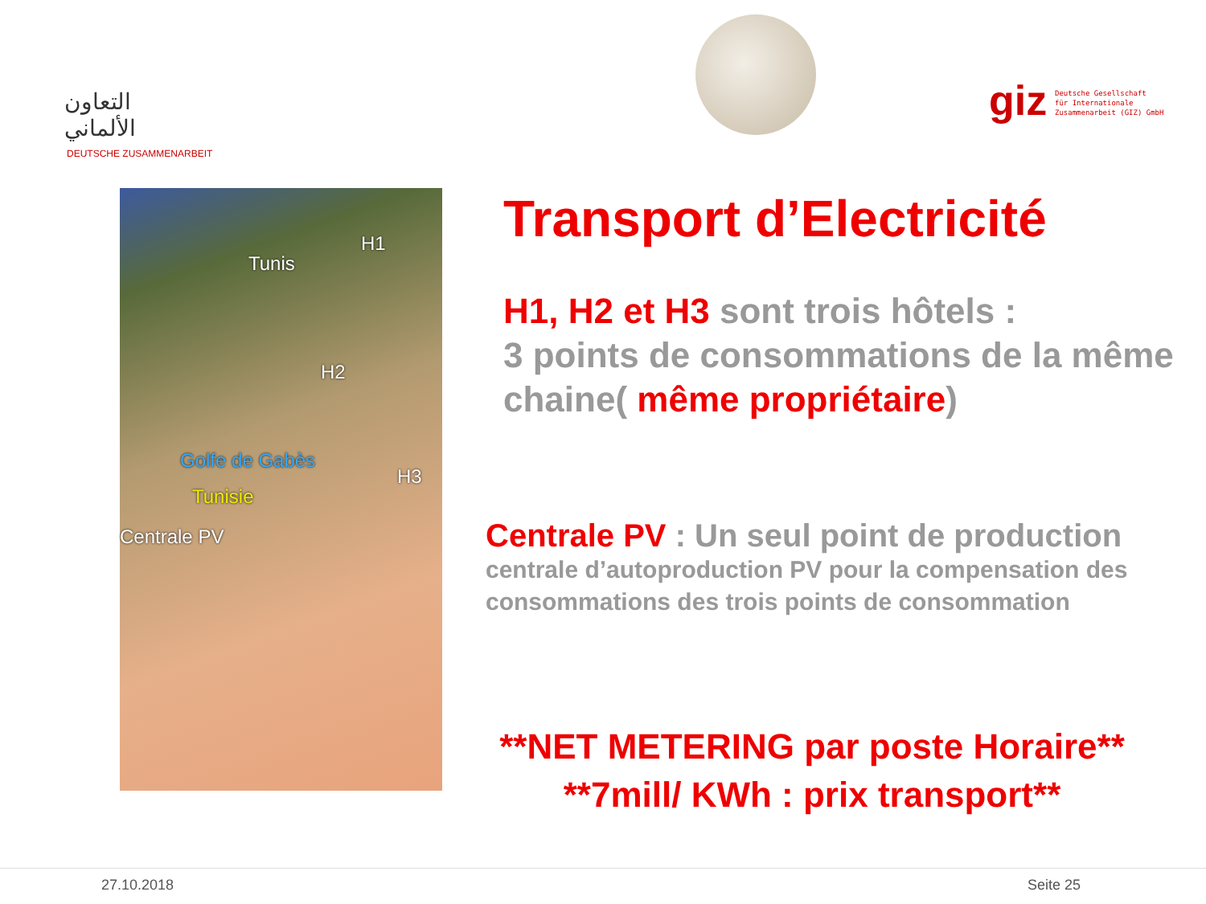التعاون
الألماني
DEUTSCHE ZUSAMMENARBEIT
giz
Deutsche Gesellschaft
für Internationale
Zusammenarbeit (GIZ) GmbH
Tunis
H1
H2
Golfe de Gabès
H3
Tunisie
Centrale PV
Transport d’Electricité
H1, H2 et H3 sont trois hôtels :
3 points de consommations de la même chaine( même propriétaire)
Centrale PV : Un seul point de production
centrale d’autoproduction PV pour la compensation des consommations des trois points de consommation
**NET METERING par poste Horaire**
**7mill/ KWh : prix transport**
27.10.2018 Seite 25